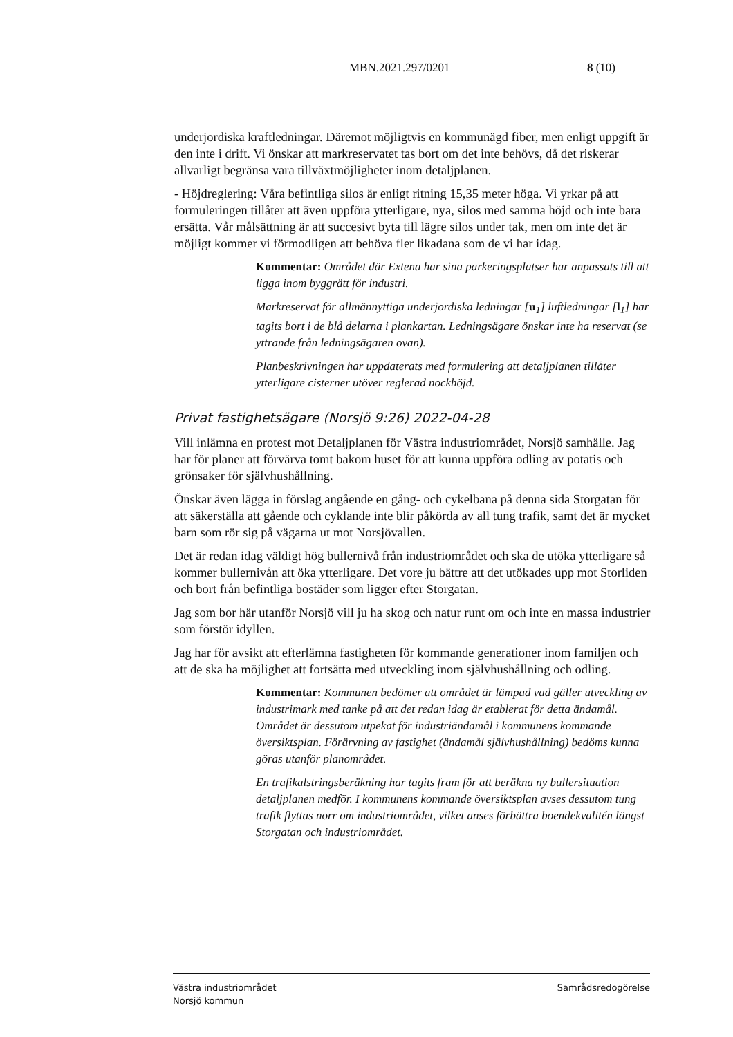MBN.2021.297/0201 8 (10)
underjordiska kraftledningar. Däremot möjligtvis en kommunägd fiber, men enligt uppgift är den inte i drift. Vi önskar att markreservatet tas bort om det inte behövs, då det riskerar allvarligt begränsa vara tillväxtmöjligheter inom detaljplanen.
- Höjdreglering: Våra befintliga silos är enligt ritning 15,35 meter höga. Vi yrkar på att formuleringen tillåter att även uppföra ytterligare, nya, silos med samma höjd och inte bara ersätta. Vår målsättning är att succesivt byta till lägre silos under tak, men om inte det är möjligt kommer vi förmodligen att behöva fler likadana som de vi har idag.
Kommentar: Området där Extena har sina parkeringsplatser har anpassats till att ligga inom byggrätt för industri.
Markreservat för allmännyttiga underjordiska ledningar [u<sub>1</sub>] luftledningar [l<sub>1</sub>] har tagits bort i de blå delarna i plankartan. Ledningsägare önskar inte ha reservat (se yttrande från ledningsägaren ovan).
Planbeskrivningen har uppdaterats med formulering att detaljplanen tillåter ytterligare cisterner utöver reglerad nockhöjd.
Privat fastighetsägare (Norsjö 9:26) 2022-04-28
Vill inlämna en protest mot Detaljplanen för Västra industriområdet, Norsjö samhälle. Jag har för planer att förvärva tomt bakom huset för att kunna uppföra odling av potatis och grönsaker för självhushållning.
Önskar även lägga in förslag angående en gång- och cykelbana på denna sida Storgatan för att säkerställa att gående och cyklande inte blir påkörda av all tung trafik, samt det är mycket barn som rör sig på vägarna ut mot Norsjövallen.
Det är redan idag väldigt hög bullernivå från industriområdet och ska de utöka ytterligare så kommer bullernivån att öka ytterligare. Det vore ju bättre att det utökades upp mot Storliden och bort från befintliga bostäder som ligger efter Storgatan.
Jag som bor här utanför Norsjö vill ju ha skog och natur runt om och inte en massa industrier som förstör idyllen.
Jag har för avsikt att efterlämna fastigheten för kommande generationer inom familjen och att de ska ha möjlighet att fortsätta med utveckling inom självhushållning och odling.
Kommentar: Kommunen bedömer att området är lämpad vad gäller utveckling av industrimark med tanke på att det redan idag är etablerat för detta ändamål. Området är dessutom utpekat för industriändamål i kommunens kommande översiktsplan. Förärvning av fastighet (ändamål självhushållning) bedöms kunna göras utanför planområdet.
En trafikalstringsberäkning har tagits fram för att beräkna ny bullersituation detaljplanen medför. I kommunens kommande översiktsplan avses dessutom tung trafik flyttas norr om industriområdet, vilket anses förbättra boendekvalitén längst Storgatan och industriområdet.
Västra industriområdet
Norsjö kommun
Samrådsredogörelse